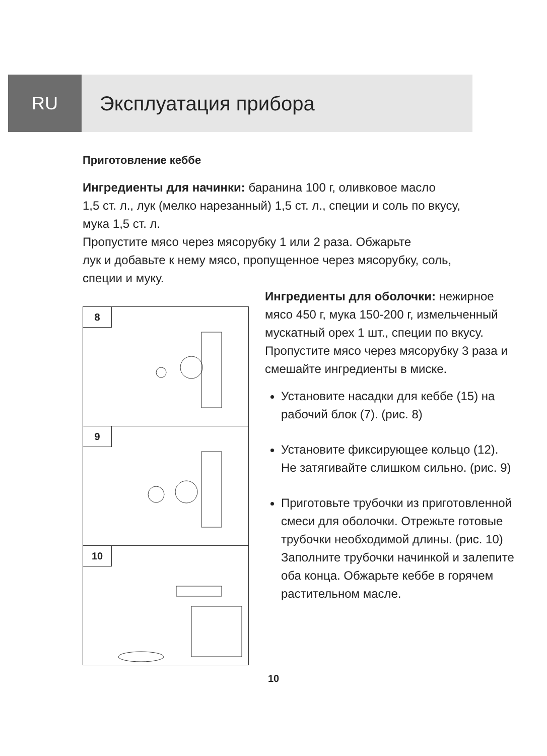RU Эксплуатация прибора
Приготовление кеббе
Ингредиенты для начинки: баранина 100 г, оливковое масло
1,5 ст. л., лук (мелко нарезанный) 1,5 ст. л., специи и соль по вкусу,
мука 1,5 ст. л.
Пропустите мясо через мясорубку 1 или 2 раза. Обжарьте
лук и добавьте к нему мясо, пропущенное через мясорубку, соль,
специи и муку.
8
9
10
Ингредиенты для оболочки: нежирное мясо 450 г, мука 150-200 г, измельченный мускатный орех 1 шт., специи по вкусу.
Пропустите мясо через мясорубку 3 раза и смешайте ингредиенты в миске.
Установите насадки для кеббе (15) на рабочий блок (7). (рис. 8)
Установите фиксирующее кольцо (12). Не затягивайте слишком сильно. (рис. 9)
Приготовьте трубочки из приготовленной смеси для оболочки. Отрежьте готовые трубочки необходимой длины. (рис. 10) Заполните трубочки начинкой и залепите оба конца. Обжарьте кеббе в горячем растительном масле.
10